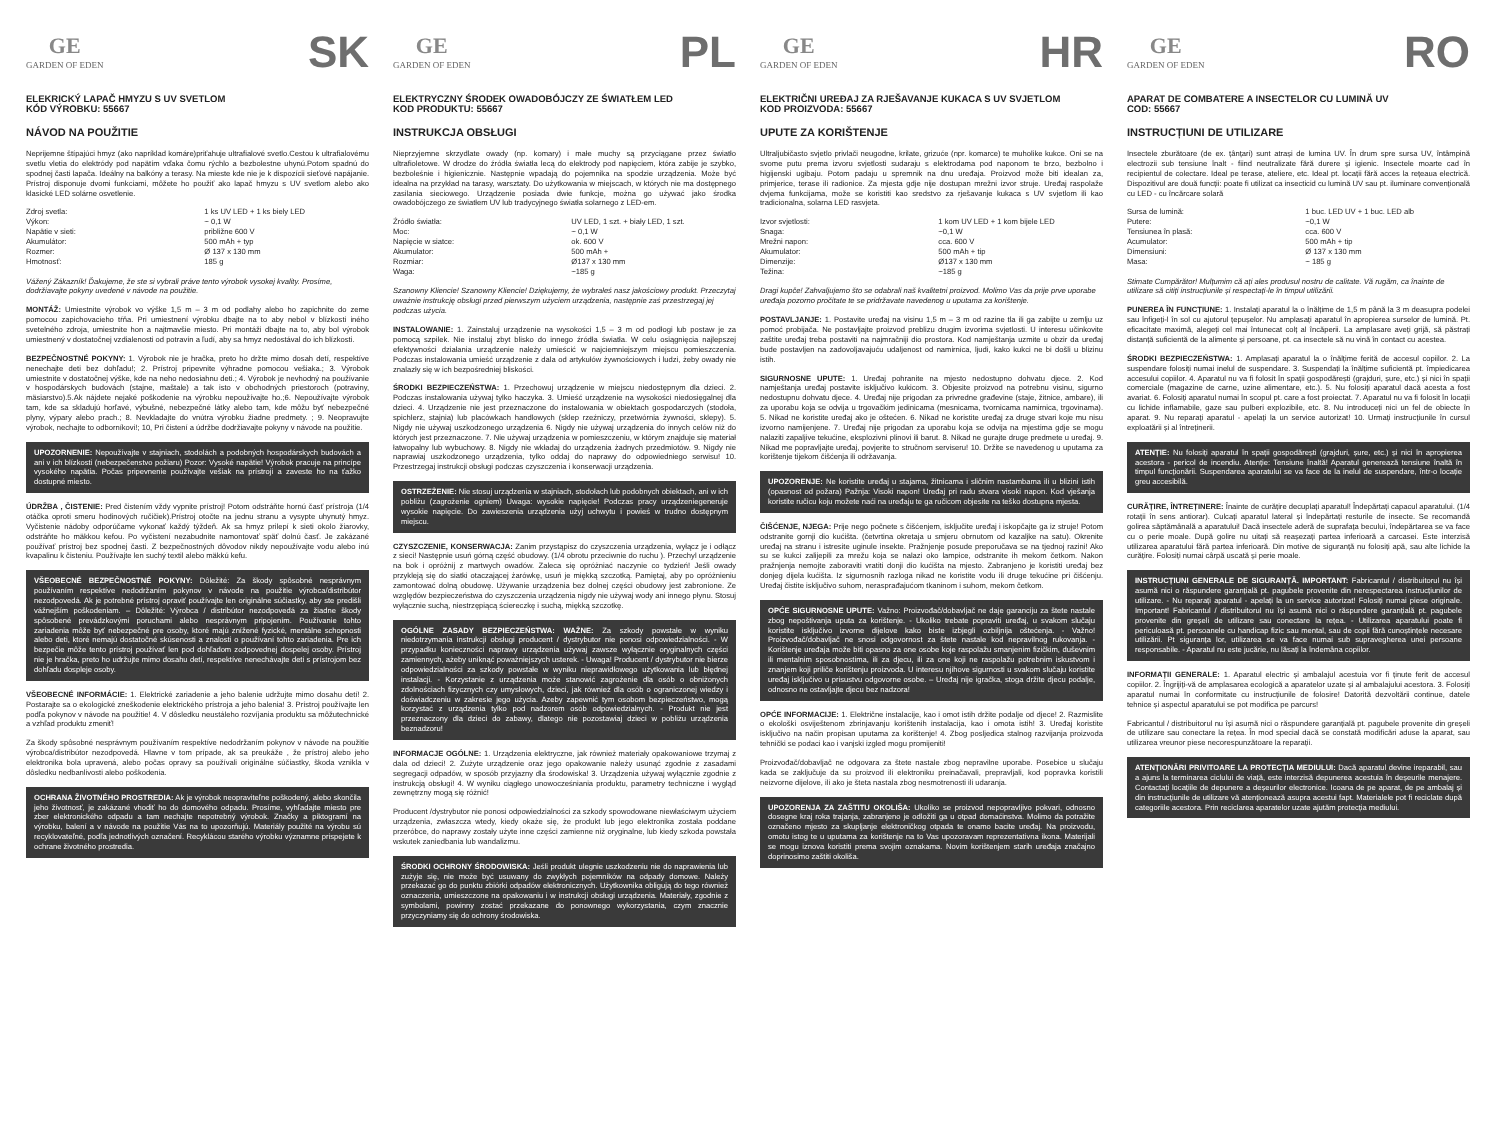GE
GARDEN OF EDEN
SK
ELEKRICKÝ LAPAČ HMYZU S UV SVETLOM
KÓD VÝROBKU: 55667
NÁVOD NA POUŽITIE
Neprijemne štípajúci hmyz (ako napríklad komáre)priťahuje ultrafialové svetlo.Cestou k ultrafialovému svetlu vletia do elektródy pod napätím vďaka čomu rýchlo a bezbolestne uhynú.Potom spadnú do spodnej časti lapača. Ideálny na balkóny a terasy. Na mieste kde nie je k dispozícii sieťové napájanie. Prístroj disponuje dvomi funkciami, môžete ho použiť ako lapač hmyzu s UV svetlom alebo ako klasické LED solárne osvetlenie.
| Zdroj svetla: | 1 ks UV LED + 1 ks biely LED |
| Výkon: | ~ 0,1 W |
| Napätie v sieti: | približne 600 V |
| Akumulátor: | 500 mAh + typ |
| Rozmer: | Ø 137 x 130 mm |
| Hmotnosť: | 185 g |
Vážený Zákazník! Ďakujeme, že ste si vybrali práve tento výrobok vysokej kvality. Prosíme, dodržiavajte pokyny uvedené v návode na použitie.
MONTÁŽ: Umiestnite výrobok vo výške 1,5 m – 3 m od podlahy alebo ho zapichnite do zeme pomocou zapichovacieho tŕňa. Pri umiestnení výrobku dbajte na to aby nebol v blízkosti iného svetelného zdroja, umiestnite hon a najtmavšie miesto. Pri montáži dbajte na to, aby bol výrobok umiestnený v dostatočnej vzdialenosti od potravín a ľudí, aby sa hmyz nedostával do ich blízkosti.
BEZPEČNOSTNÉ POKYNY: 1. Výrobok nie je hračka, preto ho držte mimo dosah detí, respektíve nenechajte deti bez dohľadu!; 2. Prístroj pripevnite výhradne pomocou vešiaka.; 3. Výrobok umiestnite v dostatočnej výške, kde na neho nedosiahnu deti.; 4. Výrobok je nevhodný na používanie v hospodárskych budovách (stajne, maštale) a tak isto v obchodných priestoroch (potraviny, mäsiarstvo).5.Ak nájdete nejaké poškodenie na výrobku nepoužívajte ho.;6. Nepoužívajte výrobok tam, kde sa skladujú horľavé, výbušné, nebezpečné látky alebo tam, kde môžu byť nebezpečné plyny, výpary alebo prach.; 8. Nevkladajte do vnútra výrobku žiadne predmety. ; 9. Neopravujte výrobok, nechajte to odborníkovi!; 10, Pri čistení a údržbe dodržiavajte pokyny v návode na použitie.
UPOZORNENIE: Nepoužívajte v stajniach, stodolách a podobných hospodárskych budovách a ani v ich blízkosti (nebezpečenstvo požiaru) Pozor: Vysoké napätie! Výrobok pracuje na princípe vysokého napätia. Počas pripevnenie používajte vešiak na prístroji a zaveste ho na ťažko dostupné miesto.
ÚDRŽBA , ČISTENIE: Pred čistením vždy vypnite prístroj! Potom odstráňte hornú časť prístroja (1/4 otáčka oproti smeru hodinových ručičiek).Prístroj otočte na jednu stranu a vysypte uhynutý hmyz. Vyčistenie nádoby odporúčame vykonať každý týždeň. Ak sa hmyz prilepí k sieti okolo žiarovky, odstráňte ho mäkkou kefou. Po vyčistení nezabudnite namontovať späť dolnú časť. Je zakázané používať prístroj bez spodnej časti. Z bezpečnostných dôvodov nikdy nepoužívajte vodu alebo inú kvapalinu k čisteniu. Používajte len suchý textil alebo mäkkú kefu.
VŠEOBECNÉ BEZPEČNOSTNÉ POKYNY: Dôležité: Za škody spôsobné nesprávnym používaním respektíve nedodržaním pokynov v návode na použitie výrobca/distribútor nezodpovedá. Ak je potrebné prístroj opraviť používajte len originálne súčiastky, aby ste predišli vážnejším poškodeniam. – Dôležité: Výrobca / distribútor nezodpovedá za žiadne škody spôsobené prevádzkovými poruchami alebo nesprávnym pripojením. Používanie tohto zariadenia môže byť nebezpečné pre osoby, ktoré majú znížené fyzické, mentálne schopnosti alebo deti, ktoré nemajú dostatočné skúsenosti a znalosti o používaní tohto zariadenia. Pre ich bezpečie môže tento prístroj používať len pod dohľadom zodpovednej dospelej osoby. Prístroj nie je hračka, preto ho udržujte mimo dosahu detí, respektíve nenechávajte deti s prístrojom bez dohľadu dospleje osoby.
VŠEOBECNÉ INFORMÁCIE: 1. Elektrické zariadenie a jeho balenie udržujte mimo dosahu detí! 2. Postarajte sa o ekologické zneškodenie elektrického prístroja a jeho balenia! 3. Prístroj používajte len podľa pokynov v návode na použitie! 4. V dôsledku neustáleho rozvíjania produktu sa môžutechnické a vzhľad produktu zmeniť!
Za škody spôsobné nesprávnym používaním respektíve nedodržaním pokynov v návode na použitie výrobca/distribútor nezodpovedá. Hlavne v tom prípade, ak sa preukáže , že prístroj alebo jeho elektronika bola upravená, alebo počas opravy sa používali originálne súčiastky, škoda vznikla v dôsledku nedbanlivosti alebo poškodenia.
OCHRANA ŽIVOTNÉHO PROSTREDIA: Ak je výrobok neopraviteľne poškodený, alebo skončila jeho životnosť, je zakázané vhodiť ho do domového odpadu. Prosíme, vyhľadajte miesto pre zber elektronického odpadu a tam nechajte nepotrebný výrobok. Značky a piktogramí na výrobku, balení a v návode na použitie Vás na to upozorňujú. Materiály použité na výrobu sú recyklovateľné, podľa jednotlivých označení. Recyklácou starého výrobku významne prispejete k ochrane životného prostredia.
GE
GARDEN OF EDEN
PL
ELEKTRYCZNY ŚRODEK OWADOBÓJCZY ZE ŚWIATŁEM LED
KOD PRODUKTU: 55667
INSTRUKCJA OBSŁUGI
Nieprzyjemne skrzydlate owady (np. komary) i małe muchy są przyciągane przez światło ultrafioletowe. W drodze do źródła światła lecą do elektrody pod napięciem, która zabije je szybko, bezboleśnie i higienicznie. Następnie wpadają do pojemnika na spodzie urządzenia. Może być idealna na przykład na tarasy, warsztaty. Do użytkowania w miejscach, w których nie ma dostępnego zasilania sieciowego. Urządzenie posiada dwie funkcje, można go używać jako środka owadobójczego ze światłem UV lub tradycyjnego światła solarnego z LED-em.
| Źródło światła: | UV LED, 1 szt. + biały LED, 1 szt. |
| Moc: | ~ 0,1 W |
| Napięcie w siatce: | ok. 600 V |
| Akumulator: | 500 mAh + |
| Rozmiar: | Ø137 x 130 mm |
| Waga: | ~185 g |
Szanowny Kliencie! Szanowny Kliencie! Dziękujemy, że wybrałeś nasz jakościowy produkt. Przeczytaj uważnie instrukcję obsługi przed pierwszym użyciem urządzenia, następnie zaś przestrzegaj jej podczas użycia.
INSTALOWANIE: 1. Zainstaluj urządzenie na wysokości 1,5 – 3 m od podłogi lub postaw je za pomocą szpilek. Nie instaluj zbyt blisko do innego źródła światła. W celu osiągnięcia najlepszej efektywności działania urządzenie należy umieścić w najciemniejszym miejscu pomieszczenia. Podczas instalowania umieść urządzenie z dala od artykułów żywnościowych i ludzi, żeby owady nie znalazły się w ich bezpośredniej bliskości.
ŚRODKI BEZPIECZEŃSTWA: 1. Przechowuj urządzenie w miejscu niedostępnym dla dzieci. 2. Podczas instalowania używaj tylko haczyka. 3. Umieść urządzenie na wysokości niedosięgalnej dla dzieci. 4. Urządzenie nie jest przeznaczone do instalowania w obiektach gospodarczych (stodoła, spichlerz, stajnia) lub placówkach handlowych (sklep rzeźniczy, przetwórnia żywności, sklepy). 5. Nigdy nie używaj uszkodzonego urządzenia 6. Nigdy nie używaj urządzenia do innych celów niż do których jest przeznaczone. 7. Nie używaj urządzenia w pomieszczeniu, w którym znajduje się materiał łatwopalny lub wybuchowy. 8. Nigdy nie wkładaj do urządzenia żadnych przedmiotów. 9. Nigdy nie naprawiaj uszkodzonego urządzenia, tylko oddaj do naprawy do odpowiedniego serwisu! 10. Przestrzegaj instrukcji obsługi podczas czyszczenia i konserwacji urządzenia.
OSTRZEŻENIE: Nie stosuj urządzenia w stajniach, stodołach lub podobnych obiektach, ani w ich pobliżu (zagrożenie ogniem) Uwaga: wysokie napięcie! Podczas pracy urządzeniegeneruje wysokie napięcie. Do zawieszenia urządzenia użyj uchwytu i powieś w trudno dostępnym miejscu.
CZYSZCZENIE, KONSERWACJA: Zanim przystąpisz do czyszczenia urządzenia, wyłącz je i odłącz z sieci! Następnie usuń górną część obudowy. (1/4 obrotu przeciwnie do ruchu ). Przechyl urządzenie na bok i opróżnij z martwych owadów. Zaleca się opróżniać naczynie co tydzień! Jeśli owady przykleją się do siatki otaczającej żarówkę, usuń je miękką szczotką. Pamiętaj, aby po opróżnieniu zamontować dolną obudowę. Używanie urządzenia bez dolnej części obudowy jest zabronione. Ze względów bezpieczeństwa do czyszczenia urządzenia nigdy nie używaj wody ani innego płynu. Stosuj wyłącznie suchą, niestrzępiącą ściereczkę i suchą, miękką szczotkę.
OGÓLNE ZASADY BEZPIECZEŃSTWA: WAŻNE: Za szkody powstałe w wyniku niedotrzymania instrukcji obsługi producent / dystrybutor nie ponosi odpowiedzialności. - W przypadku konieczności naprawy urządzenia używaj zawsze wyłącznie oryginalnych części zamiennych, ażeby uniknąć poważniejszych usterek. - Uwaga! Producent / dystrybutor nie bierze odpowiedzialności za szkody powstałe w wyniku nieprawidłowego użytkowania lub błędnej instalacji. - Korzystanie z urządzenia może stanowić zagrożenie dla osób o obniżonych zdolnościach fizycznych czy umysłowych, dzieci, jak również dla osób o ograniczonej wiedzy i doświadczeniu w zakresie jego użycia. Azeby zapewnić tym osobom bezpieczeństwo, mogą korzystać z urządzenia tylko pod nadzorem osób odpowiedzialnych. - Produkt nie jest przeznaczony dla dzieci do zabawy, dlatego nie pozostawiaj dzieci w pobliżu urządzenia beznadzoru!
INFORMACJE OGÓLNE: 1. Urządzenia elektryczne, jak również materiały opakowaniowe trzymaj z dala od dzieci! 2. Zużyte urządzenie oraz jego opakowanie należy usunąć zgodnie z zasadami segregacji odpadów, w sposób przyjazny dla środowiska! 3. Urządzenia używaj wyłącznie zgodnie z instrukcją obsługi! 4. W wyniku ciągłego unowocześniania produktu, parametry techniczne i wygląd zewnętrzny mogą się różnić!
Producent /dystrybutor nie ponosi odpowiedzialności za szkody spowodowane niewłaściwym użyciem urządzenia, zwłaszcza wtedy, kiedy okaże się, że produkt lub jego elektronika została poddane przeróbce, do naprawy zostały użyte inne części zamienne niż oryginalne, lub kiedy szkoda powstała wskutek zaniedbania lub wandalizmu.
ŚRODKI OCHRONY ŚRODOWISKA: Jeśli produkt ulegnie uszkodzeniu nie do naprawienia lub zużyje się, nie może być usuwany do zwykłych pojemników na odpady domowe. Należy przekazać go do punktu zbiórki odpadów elektronicznych. Użytkownika obligują do tego również oznaczenia, umieszczone na opakowaniu i w instrukcji obsługi urządzenia. Materiały, zgodnie z symbolami, powinny zostać przekazane do ponownego wykorzystania, czym znacznie przyczyniamy się do ochrony środowiska.
GE
GARDEN OF EDEN
HR
ELEKTRIČNI UREĐAJ ZA RJEŠAVANJE KUKACA S UV SVJETLOM
KOD PROIZVODA: 55667
UPUTE ZA KORIŠTENJE
Ultraljubičasto svjetlo privlači neugodne, krilate, grizuće (npr. komarce) te muholike kukce. Oni se na svome putu prema izvoru svjetlosti sudaraju s elektrodama pod naponom te brzo, bezbolno i higijenski ugibaju. Potom padaju u spremnik na dnu uređaja. Proizvod može biti idealan za, primjerice, terase ili radionice. Za mjesta gdje nije dostupan mrežni izvor struje. Uređaj raspolaže dvjema funkcijama, može se koristiti kao sredstvo za rješavanje kukaca s UV svjetlom ili kao tradicionalna, solarna LED rasvjeta.
| Izvor svjetlosti: | 1 kom UV LED + 1 kom bijele LED |
| Snaga: | ~0,1 W |
| Mrežni napon: | cca. 600 V |
| Akumulator: | 500 mAh + tip |
| Dimenzije: | Ø137 x 130 mm |
| Težina: | ~185 g |
Dragi kupče! Zahvaljujemo što se odabrali naš kvalitetni proizvod. Molimo Vas da prije prve uporabe uređaja pozorno pročitate te se pridržavate navedenog u uputama za korištenje.
POSTAVLJANJE: 1. Postavite uređaj na visinu 1,5 m – 3 m od razine tla ili ga zabijte u zemlju uz pomoć probijača. Ne postavljajte proizvod preblizu drugim izvorima svjetlosti. U interesu učinkovite zaštite uređaj treba postaviti na najmračniji dio prostora. Kod namještanja uzmite u obzir da uređaj bude postavljen na zadovoljavajuću udaljenost od namirnica, ljudi, kako kukci ne bi došli u blizinu istih.
SIGURNOSNE UPUTE: 1. Uređaj pohranite na mjesto nedostupno dohvatu djece. 2. Kod namještanja uređaj postavite isključivo kukicom. 3. Objesite proizvod na potrebnu visinu, sigurno nedostupnu dohvatu djece. 4. Uređaj nije prigodan za privredne građevine (staje, žitnice, ambare), ili za uporabu koja se odvija u trgovačkim jedinicama (mesnicama, tvornicama namirnica, trgovinama). 5. Nikad ne koristite uređaj ako je oštećen. 6. Nikad ne koristite uređaj za druge stvari koje mu nisu izvorno namijenjene. 7. Uređaj nije prigodan za uporabu koja se odvija na mjestima gdje se mogu nalaziti zapaljive tekućine, eksplozivni plinovi ili barut. 8. Nikad ne gurajte druge predmete u uređaj. 9. Nikad me popravljajte uređaj, povjerite to stručnom serviseru! 10. Držite se navedenog u uputama za korištenje tijekom čišćenja ili održavanja.
UPOZORENJE: Ne koristite uređaj u stajama, žitnicama i sličnim nastambama ili u blizini istih (opasnost od požara) Pažnja: Visoki napon! Uređaj pri radu stvara visoki napon. Kod vješanja koristite ručicu koju možete naći na uređaju te ga ručicom objesite na teško dostupna mjesta.
ČIŠĆENJE, NJEGA: Prije nego počnete s čišćenjem, isključite uređaj i iskopčajte ga iz struje! Potom odstranite gornji dio kućišta. (četvrtina okretaja u smjeru obrnutom od kazaljke na satu). Okrenite uređaj na stranu i istresite uginule insekte. Pražnjenje posude preporučava se na tjednoj razini! Ako su se kukci zalijepili za mrežu koja se nalazi oko lampice, odstranite ih mekom četkom. Nakon pražnjenja nemojte zaboraviti vratiti donji dio kućišta na mjesto. Zabranjeno je koristiti uređaj bez donjeg dijela kućišta. Iz sigurnosnih razloga nikad ne koristite vodu ili druge tekućine pri čišćenju. Uređaj čistite isključivo suhom, nerasprađajućom tkaninom i suhom, mekom četkom.
OPĆE SIGURNOSNE UPUTE: Važno: Proizvođač/dobavljač ne daje garanciju za štete nastale zbog nepoštivanja uputa za korištenje. - Ukoliko trebate popraviti uređaj, u svakom slučaju koristite isključivo izvorne dijelove kako biste izbjegli ozbiljnija oštećenja. - Važno! Proizvođač/dobavljač ne snosi odgovornost za štete nastale kod nepravilnog rukovanja. - Korištenje uređaja može biti opasno za one osobe koje raspolažu smanjenim fizičkim, duševnim ili mentalnim sposobnostima, ili za djecu, ili za one koji ne raspolažu potrebnim iskustvom i znanjem koji priliče korištenju proizvoda. U interesu njihove sigurnosti u svakom slučaju koristite uređaj isključivo u prisustvu odgovorne osobe. – Uređaj nije igračka, stoga držite djecu podalje, odnosno ne ostavljajte djecu bez nadzora!
OPĆE INFORMACIJE: 1. Električne instalacije, kao i omot istih držite podalje od djece! 2. Razmislite o ekološki osviještenom zbrinjavanju korištenih instalacija, kao i omota istih! 3. Uređaj koristite isključivo na način propisan uputama za korištenje! 4. Zbog posljedica stalnog razvijanja proizvoda tehnički se podaci kao i vanjski izgled mogu promijeniti!
Proizvođač/dobavljač ne odgovara za štete nastale zbog nepravilne uporabe. Posebice u slučaju kada se zaključuje da su proizvod ili elektroniku preinačavali, prepravljali, kod popravka koristili neizvorne dijelove, ili ako je šteta nastala zbog nesmotrenosti ili udaranja.
UPOZORENJA ZA ZAŠTITU OKOLIŠA: Ukoliko se proizvod nepopravljivo pokvari, odnosno dosegne kraj roka trajanja, zabranjeno je odložiti ga u otpad domaćinstva. Molimo da potražite označeno mjesto za skupljanje elektroničkog otpada te onamo bacite uređaj. Na proizvodu, omotu istog te u uputama za korištenje na to Vas upozoravam reprezentativna ikona. Materijali se mogu iznova koristiti prema svojim oznakama. Novim korištenjem starih uređaja značajno doprinosimo zaštiti okoliša.
GE
GARDEN OF EDEN
RO
APARAT DE COMBATERE A INSECTELOR CU LUMINĂ UV
COD: 55667
INSTRUCȚIUNI DE UTILIZARE
Insectele zburătoare (de ex. țânțari) sunt atrași de lumina UV. În drum spre sursa UV, întâmpină electrozii sub tensiune înalt - fiind neutralizate fără durere și igienic. Insectele moarte cad în recipientul de colectare. Ideal pe terase, ateliere, etc. Ideal pt. locații fără acces la rețeaua electrică. Dispozitivul are două funcții: poate fi utilizat ca insecticid cu lumină UV sau pt. iluminare convențională cu LED - cu încărcare solară
| Sursa de lumină: | 1 buc. LED UV + 1 buc. LED alb |
| Putere: | ~0,1 W |
| Tensiunea în plasă: | cca. 600 V |
| Acumulator: | 500 mAh + tip |
| Dimensiuni: | Ø 137 x 130 mm |
| Masa: | ~ 185 g |
Stimate Cumpărător! Mulțumim că ați ales produsul nostru de calitate. Vă rugăm, ca înainte de utilizare să citiți instrucțiunile și respectați-le în timpul utilizării.
PUNEREA ÎN FUNCȚIUNE: 1. Instalați aparatul la o înălțime de 1,5 m până la 3 m deasupra podelei sau înfigeți-l în sol cu ajutorul țepușelor. Nu amplasați aparatul în apropierea surselor de lumină. Pt. eficacitate maximă, alegeți cel mai întunecat colț al încăperii. La amplasare aveți grijă, să păstrați distanță suficientă de la alimente și persoane, pt. ca insectele să nu vină în contact cu acestea.
ŚRODKI BEZPIECZEŃSTWA: 1. Amplasați aparatul la o înălțime ferită de accesul copiilor. 2. La suspendare folosiți numai inelul de suspendare. 3. Suspendați la înălțime suficientă pt. împiedicarea accesului copiilor. 4. Aparatul nu va fi folosit în spații gospodărești (grajduri, șure, etc.) și nici în spații comerciale (magazine de carne, uzine alimentare, etc.). 5. Nu folosiți aparatul dacă acesta a fost avariat. 6. Folosiți aparatul numai în scopul pt. care a fost proiectat. 7. Aparatul nu va fi folosit în locații cu lichide inflamabile, gaze sau pulberi explozibile, etc. 8. Nu introduceți nici un fel de obiecte în aparat. 9. Nu reparați aparatul - apelați la un service autorizat! 10. Urmați instrucțiunile în cursul exploatării și al întreținerii.
ATENȚIE: Nu folosiți aparatul în spații gospodărești (grajduri, șure, etc.) și nici în apropierea acestora - pericol de incendiu. Atenție: Tensiune înaltă! Aparatul generează tensiune înaltă în timpul funcționării. Suspendarea aparatului se va face de la inelul de suspendare, într-o locație greu accesibilă.
CURĂȚIRE, ÎNTREȚINERE: Înainte de curățire decuplați aparatul! Îndepărtați capacul aparatului. (1/4 rotații în sens antiorar). Culcați aparatul lateral și îndepărtați resturile de insecte. Se recomandă golirea săptămânală a aparatului! Dacă insectele aderă de suprafața becului, îndepărtarea se va face cu o perie moale. După golire nu uitați să reașezați partea inferioară a carcasei. Este interzisă utilizarea aparatului fără partea inferioară. Din motive de siguranță nu folosiți apă, sau alte lichide la curățire. Folosiți numai cârpă uscată și perie moale.
INSTRUCȚIUNI GENERALE DE SIGURANȚĂ. IMPORTANT: Fabricantul / distribuitorul nu își asumă nici o răspundere garanțială pt. pagubele provenite din nerespectarea instrucțiunilor de utilizare. - Nu reparați aparatul - apelați la un service autorizat! Folosiți numai piese originale. Important! Fabricantul / distribuitorul nu își asumă nici o răspundere garanțială pt. pagubele provenite din greșeli de utilizare sau conectare la rețea. - Utilizarea aparatului poate fi periculoasă pt. persoanele cu handicap fizic sau mental, sau de copii fără cunoștințele necesare utilizării. Pt siguranța lor, utilizarea se va face numai sub supravegherea unei persoane responsabile. - Aparatul nu este jucărie, nu lăsați la îndemâna copiilor.
INFORMAȚII GENERALE: 1. Aparatul electric și ambalajul acestuia vor fi ținute ferit de accesul copiilor. 2. Îngrijiți-vă de amplasarea ecologică a aparatelor uzate și al ambalajului acestora. 3. Folosiți aparatul numai în conformitate cu instrucțiunile de folosire! Datorită dezvoltării continue, datele tehnice și aspectul aparatului se pot modifica pe parcurs!
Fabricantul / distribuitorul nu își asumă nici o răspundere garanțială pt. pagubele provenite din greșeli de utilizare sau conectare la rețea. În mod special dacă se constată modificări aduse la aparat, sau utilizarea vreunor piese necorespunzătoare la reparații.
ATENȚIONĂRI PRIVITOARE LA PROTECȚIA MEDIULUI: Dacă aparatul devine ireparabil, sau a ajuns la terminarea ciclului de viață, este interzisă depunerea acestuia în deșeurile menajere. Contactați locațiile de depunere a deșeurilor electronice. Icoana de pe aparat, de pe ambalaj și din instrucțiunile de utilizare vă atenționează asupra acestui fapt. Materialele pot fi reciclate după categoriile acestora. Prin reciclarea aparatelor uzate ajutăm protecția mediului.